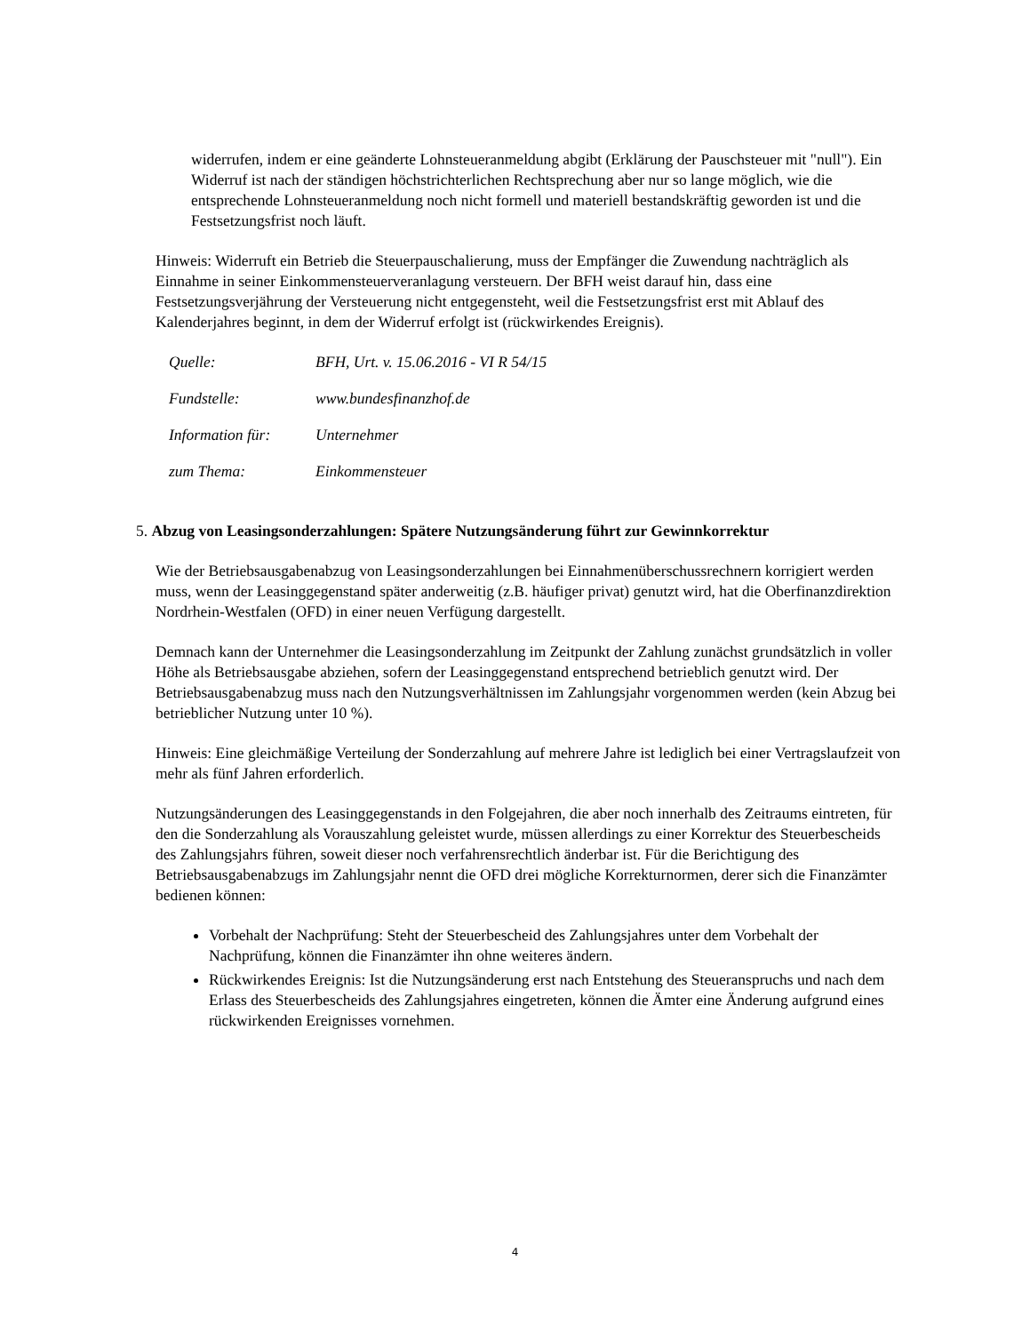widerrufen, indem er eine geänderte Lohnsteueranmeldung abgibt (Erklärung der Pauschsteuer mit "null"). Ein Widerruf ist nach der ständigen höchstrichterlichen Rechtsprechung aber nur so lange möglich, wie die entsprechende Lohnsteueranmeldung noch nicht formell und materiell bestandskräftig geworden ist und die Festsetzungsfrist noch läuft.
Hinweis: Widerruft ein Betrieb die Steuerpauschalierung, muss der Empfänger die Zuwendung nachträglich als Einnahme in seiner Einkommensteuerveranlagung versteuern. Der BFH weist darauf hin, dass eine Festsetzungsverjährung der Versteuerung nicht entgegensteht, weil die Festsetzungsfrist erst mit Ablauf des Kalenderjahres beginnt, in dem der Widerruf erfolgt ist (rückwirkendes Ereignis).
| Quelle: | BFH, Urt. v. 15.06.2016 - VI R 54/15 |
| Fundstelle: | www.bundesfinanzhof.de |
| Information für: | Unternehmer |
| zum Thema: | Einkommensteuer |
5. Abzug von Leasingsonderzahlungen: Spätere Nutzungsänderung führt zur Gewinnkorrektur
Wie der Betriebsausgabenabzug von Leasingsonderzahlungen bei Einnahmenüberschussrechnern korrigiert werden muss, wenn der Leasinggegenstand später anderweitig (z.B. häufiger privat) genutzt wird, hat die Oberfinanzdirektion Nordrhein-Westfalen (OFD) in einer neuen Verfügung dargestellt.
Demnach kann der Unternehmer die Leasingsonderzahlung im Zeitpunkt der Zahlung zunächst grundsätzlich in voller Höhe als Betriebsausgabe abziehen, sofern der Leasinggegenstand entsprechend betrieblich genutzt wird. Der Betriebsausgabenabzug muss nach den Nutzungsverhältnissen im Zahlungsjahr vorgenommen werden (kein Abzug bei betrieblicher Nutzung unter 10 %).
Hinweis: Eine gleichmäßige Verteilung der Sonderzahlung auf mehrere Jahre ist lediglich bei einer Vertragslaufzeit von mehr als fünf Jahren erforderlich.
Nutzungsänderungen des Leasinggegenstands in den Folgejahren, die aber noch innerhalb des Zeitraums eintreten, für den die Sonderzahlung als Vorauszahlung geleistet wurde, müssen allerdings zu einer Korrektur des Steuerbescheids des Zahlungsjahrs führen, soweit dieser noch verfahrensrechtlich änderbar ist. Für die Berichtigung des Betriebsausgabenabzugs im Zahlungsjahr nennt die OFD drei mögliche Korrekturnormen, derer sich die Finanzämter bedienen können:
Vorbehalt der Nachprüfung: Steht der Steuerbescheid des Zahlungsjahres unter dem Vorbehalt der Nachprüfung, können die Finanzämter ihn ohne weiteres ändern.
Rückwirkendes Ereignis: Ist die Nutzungsänderung erst nach Entstehung des Steueranspruchs und nach dem Erlass des Steuerbescheids des Zahlungsjahres eingetreten, können die Ämter eine Änderung aufgrund eines rückwirkenden Ereignisses vornehmen.
4